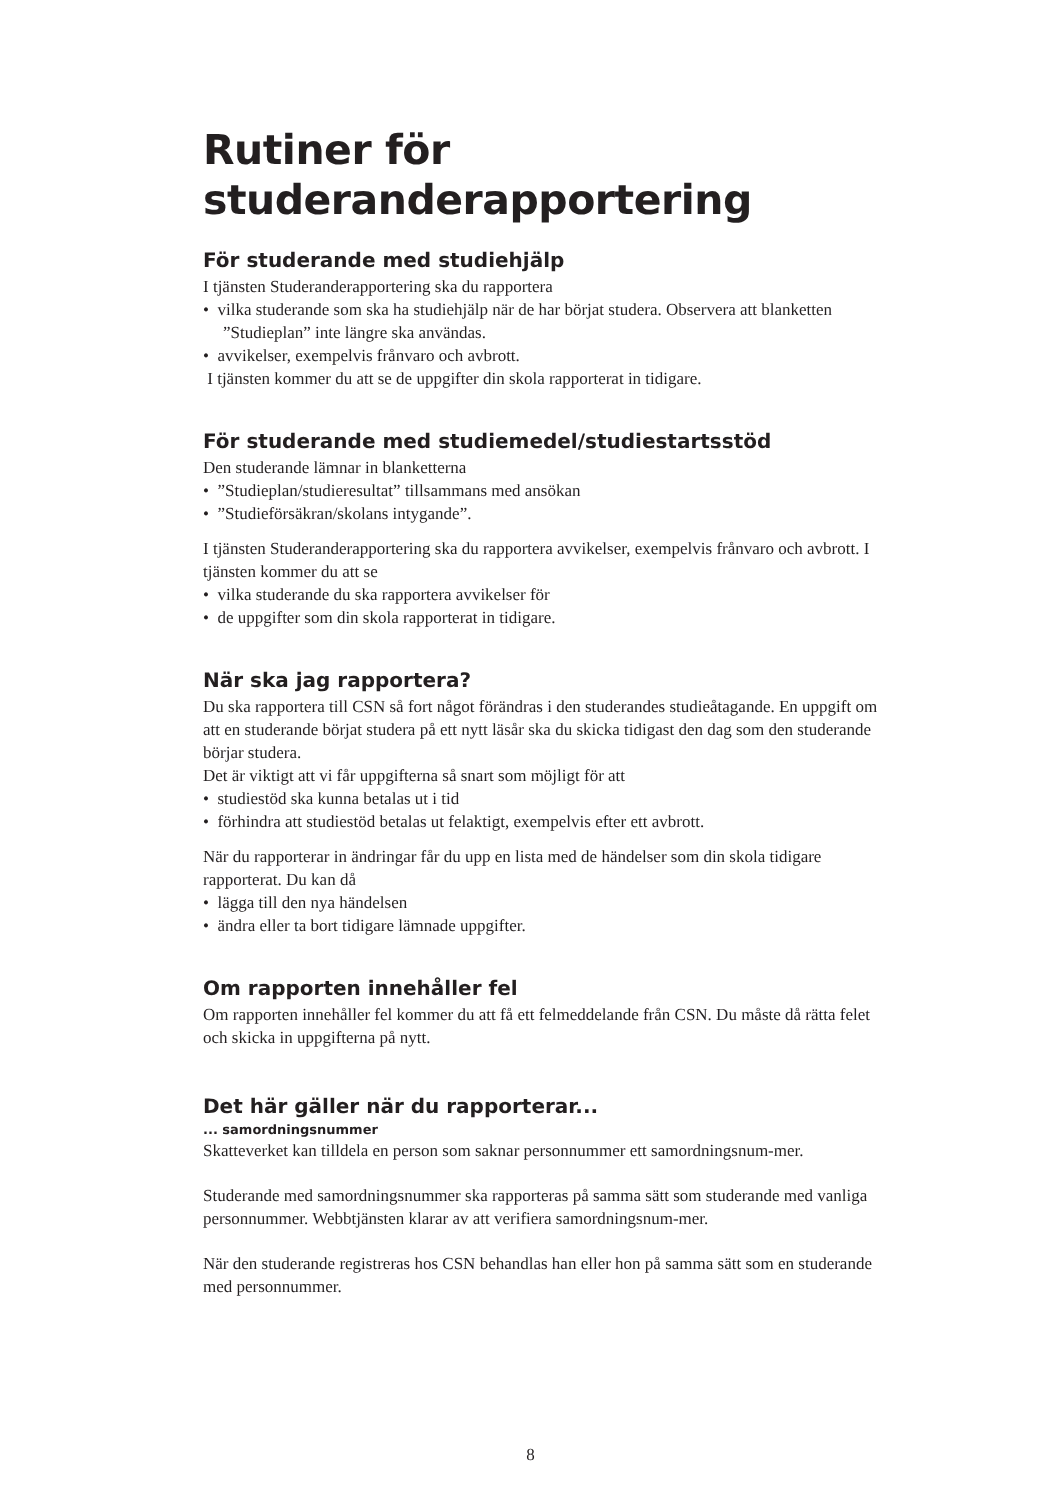Rutiner för
studeranderapportering
För studerande med studiehjälp
I tjänsten Studeranderapportering ska du rapportera
• vilka studerande som ska ha studiehjälp när de har börjat studera. Observera att blanketten ”Studieplan” inte längre ska användas.
• avvikelser, exempelvis frånvaro och avbrott.
I tjänsten kommer du att se de uppgifter din skola rapporterat in tidigare.
För studerande med studiemedel/studiestartsstöd
Den studerande lämnar in blanketterna
• ”Studieplan/studieresultat” tillsammans med ansökan
• ”Studieförsäkran/skolans intygande”.
I tjänsten Studeranderapportering ska du rapportera avvikelser, exempelvis frånvaro och avbrott. I tjänsten kommer du att se
• vilka studerande du ska rapportera avvikelser för
• de uppgifter som din skola rapporterat in tidigare.
När ska jag rapportera?
Du ska rapportera till CSN så fort något förändras i den studerandes studieåtagande. En uppgift om att en studerande börjat studera på ett nytt läsår ska du skicka tidigast den dag som den studerande börjar studera.
Det är viktigt att vi får uppgifterna så snart som möjligt för att
• studiestöd ska kunna betalas ut i tid
• förhindra att studiestöd betalas ut felaktigt, exempelvis efter ett avbrott.
När du rapporterar in ändringar får du upp en lista med de händelser som din skola tidigare rapporterat. Du kan då
• lägga till den nya händelsen
• ändra eller ta bort tidigare lämnade uppgifter.
Om rapporten innehåller fel
Om rapporten innehåller fel kommer du att få ett felmeddelande från CSN. Du måste då rätta felet och skicka in uppgifterna på nytt.
Det här gäller när du rapporterar...
... samordningsnummer
Skatteverket kan tilldela en person som saknar personnummer ett samordningsnum-mer.
Studerande med samordningsnummer ska rapporteras på samma sätt som studerande med vanliga personnummer. Webbtjänsten klarar av att verifiera samordningsnum-mer.
När den studerande registreras hos CSN behandlas han eller hon på samma sätt som en studerande med personnummer.
8